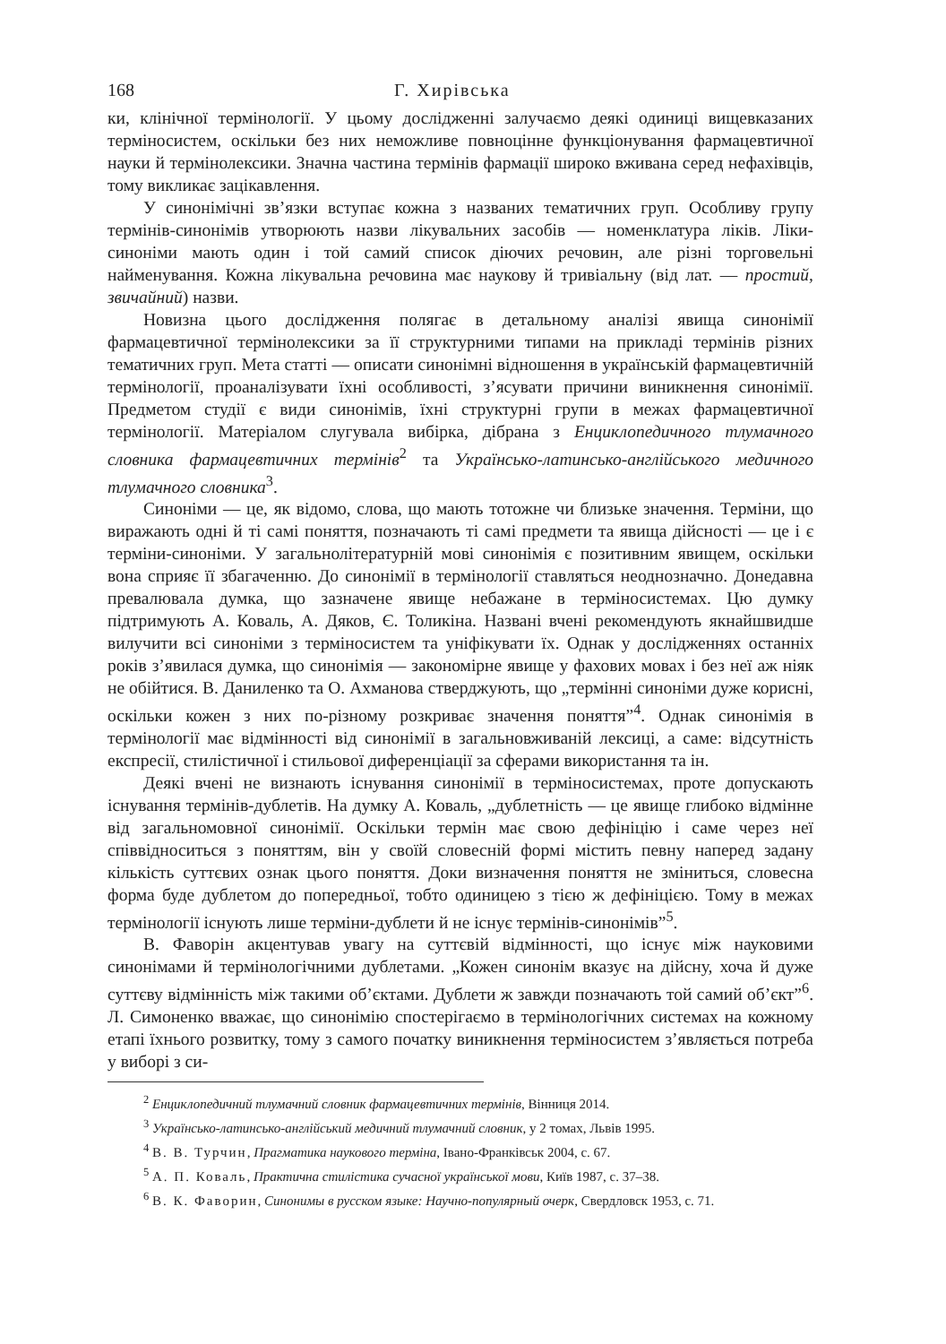168 Г. Хирівська
ки, клінічної термінології. У цьому дослідженні залучаємо деякі одиниці вищевказаних терміносистем, оскільки без них неможливе повноцінне функціонування фармацевтичної науки й термінолексики. Значна частина термінів фармації широко вживана серед нефахівців, тому викликає зацікавлення.
У синонімічні зв’язки вступає кожна з названих тематичних груп. Особливу групу термінів-синонімів утворюють назви лікувальних засобів — номенклатура ліків. Ліки-синоніми мають один і той самий список діючих речовин, але різні торговельні найменування. Кожна лікувальна речовина має наукову й тривіальну (від лат. — простий, звичайний) назви.
Новизна цього дослідження полягає в детальному аналізі явища синонімії фармацевтичної термінолексики за її структурними типами на прикладі термінів різних тематичних груп. Мета статті — описати синонімні відношення в українській фармацевтичній термінології, проаналізувати їхні особливості, з’ясувати причини виникнення синонімії. Предметом студії є види синонімів, їхні структурні групи в межах фармацевтичної термінології. Матеріалом слугувала вибірка, дібрана з Енциклопедичного тлумачного словника фармацевтичних термінів<sup>2</sup> та Українсько-латинсько-англійського медичного тлумачного словника<sup>3</sup>.
Синоніми — це, як відомо, слова, що мають тотожне чи близьке значення. Терміни, що виражають одні й ті самі поняття, позначають ті самі предмети та явища дійсності — це і є терміни-синоніми. У загальнолітературній мові синонімія є позитивним явищем, оскільки вона сприяє її збагаченню. До синонімії в термінології ставляться неоднозначно. Донедавна превалювала думка, що зазначене явище небажане в терміносистемах. Цю думку підтримують А. Коваль, А. Дяков, Є. Толикіна. Названі вчені рекомендують якнайшвидше вилучити всі синоніми з терміносистем та уніфікувати їх. Однак у дослідженнях останніх років з’явилася думка, що синонімія — закономірне явище у фахових мовах і без неї аж ніяк не обійтися. В. Даниленко та О. Ахманова стверджують, що „термінні синоніми дуже корисні, оскільки кожен з них по-різному розкриває значення поняття”<sup>4</sup>. Однак синонімія в термінології має відмінності від синонімії в загальновживаній лексиці, а саме: відсутність експресії, стилістичної і стильової диференціації за сферами використання та ін.
Деякі вчені не визнають існування синонімії в терміносистемах, проте допускають існування термінів-дублетів. На думку А. Коваль, „дублетність — це явище глибоко відмінне від загальномовної синонімії. Оскільки термін має свою дефініцію і саме через неї співвідноситься з поняттям, він у своїй словесній формі містить певну наперед задану кількість суттєвих ознак цього поняття. Доки визначення поняття не зміниться, словесна форма буде дублетом до попередньої, тобто одиницею з тією ж дефініцією. Тому в межах термінології існують лише терміни-дублети й не існує термінів-синонімів”<sup>5</sup>.
В. Фаворін акцентував увагу на суттєвій відмінності, що існує між науковими синонімами й термінологічними дублетами. „Кожен синонім вказує на дійсну, хоча й дуже суттєву відмінність між такими об’єктами. Дублети ж завжди позначають той самий об’єкт”<sup>6</sup>. Л. Симоненко вважає, що синонімію спостерігаємо в термінологічних системах на кожному етапі їхнього розвитку, тому з самого початку виникнення терміносистем з’являється потреба у виборі з си-
<sup>2</sup> Енциклопедичний тлумачний словник фармацевтичних термінів, Вінниця 2014.
<sup>3</sup> Українсько-латинсько-англійський медичний тлумачний словник, у 2 томах, Львів 1995.
<sup>4</sup> В. В. Турчин, Прагматика наукового терміна, Івано-Франківськ 2004, с. 67.
<sup>5</sup> А. П. Коваль, Практична стилістика сучасної української мови, Київ 1987, с. 37–38.
<sup>6</sup> В. К. Фаворин, Синонимы в русском языке: Научно-популярный очерк, Свердловск 1953, с. 71.